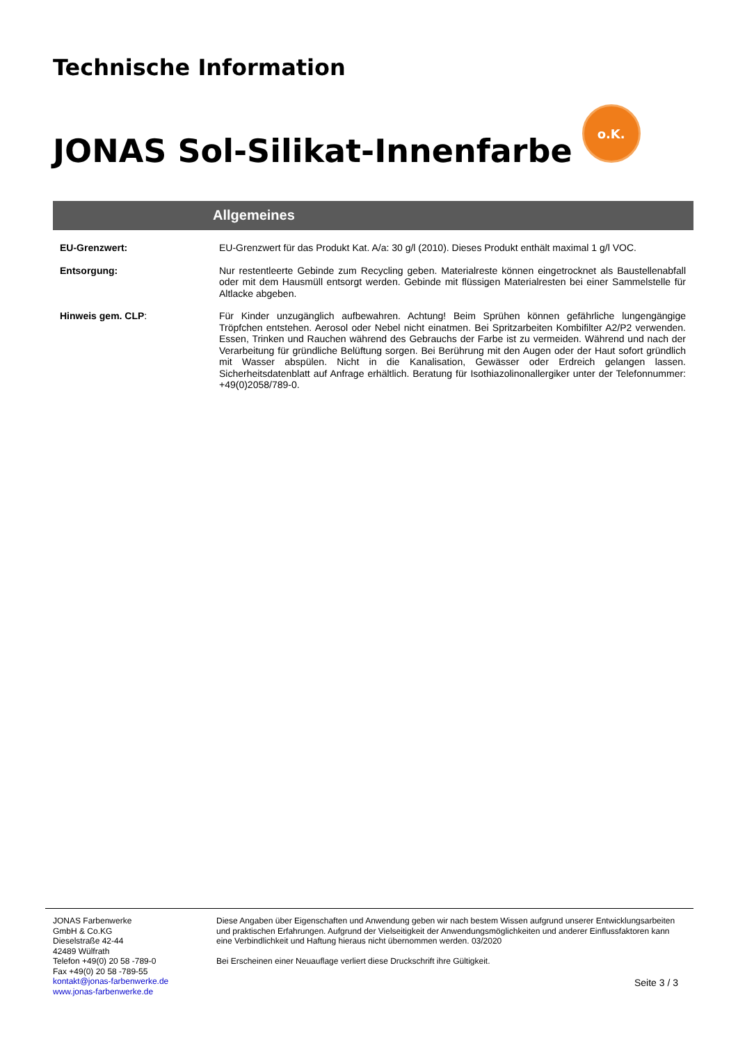Technische Information
JONAS Sol-Silikat-Innenfarbe
o.K.
Allgemeines
EU-Grenzwert:
EU-Grenzwert für das Produkt Kat. A/a: 30 g/l (2010). Dieses Produkt enthält maximal 1 g/l VOC.
Entsorgung:
Nur restentleerte Gebinde zum Recycling geben. Materialreste können eingetrocknet als Baustellenabfall oder mit dem Hausmüll entsorgt werden. Gebinde mit flüssigen Materialresten bei einer Sammelstelle für Altlacke abgeben.
Hinweis gem. CLP:
Für Kinder unzugänglich aufbewahren. Achtung! Beim Sprühen können gefährliche lungengängige Tröpfchen entstehen. Aerosol oder Nebel nicht einatmen. Bei Spritzarbeiten Kombifilter A2/P2 verwenden. Essen, Trinken und Rauchen während des Gebrauchs der Farbe ist zu vermeiden. Während und nach der Verarbeitung für gründliche Belüftung sorgen. Bei Berührung mit den Augen oder der Haut sofort gründlich mit Wasser abspülen. Nicht in die Kanalisation, Gewässer oder Erdreich gelangen lassen. Sicherheitsdatenblatt auf Anfrage erhältlich. Beratung für Isothiazolinonallergiker unter der Telefonnummer: +49(0)2058/789-0.
JONAS Farbenwerke
GmbH & Co.KG
Dieselstraße 42-44
42489 Wülfrath
Telefon +49(0) 20 58 -789-0
Fax +49(0) 20 58 -789-55
kontakt@jonas-farbenwerke.de
www.jonas-farbenwerke.de
Diese Angaben über Eigenschaften und Anwendung geben wir nach bestem Wissen aufgrund unserer Entwicklungsarbeiten und praktischen Erfahrungen. Aufgrund der Vielseitigkeit der Anwendungsmöglichkeiten und anderer Einflussfaktoren kann eine Verbindlichkeit und Haftung hieraus nicht übernommen werden. 03/2020
Bei Erscheinen einer Neuauflage verliert diese Druckschrift ihre Gültigkeit.
Seite 3 / 3